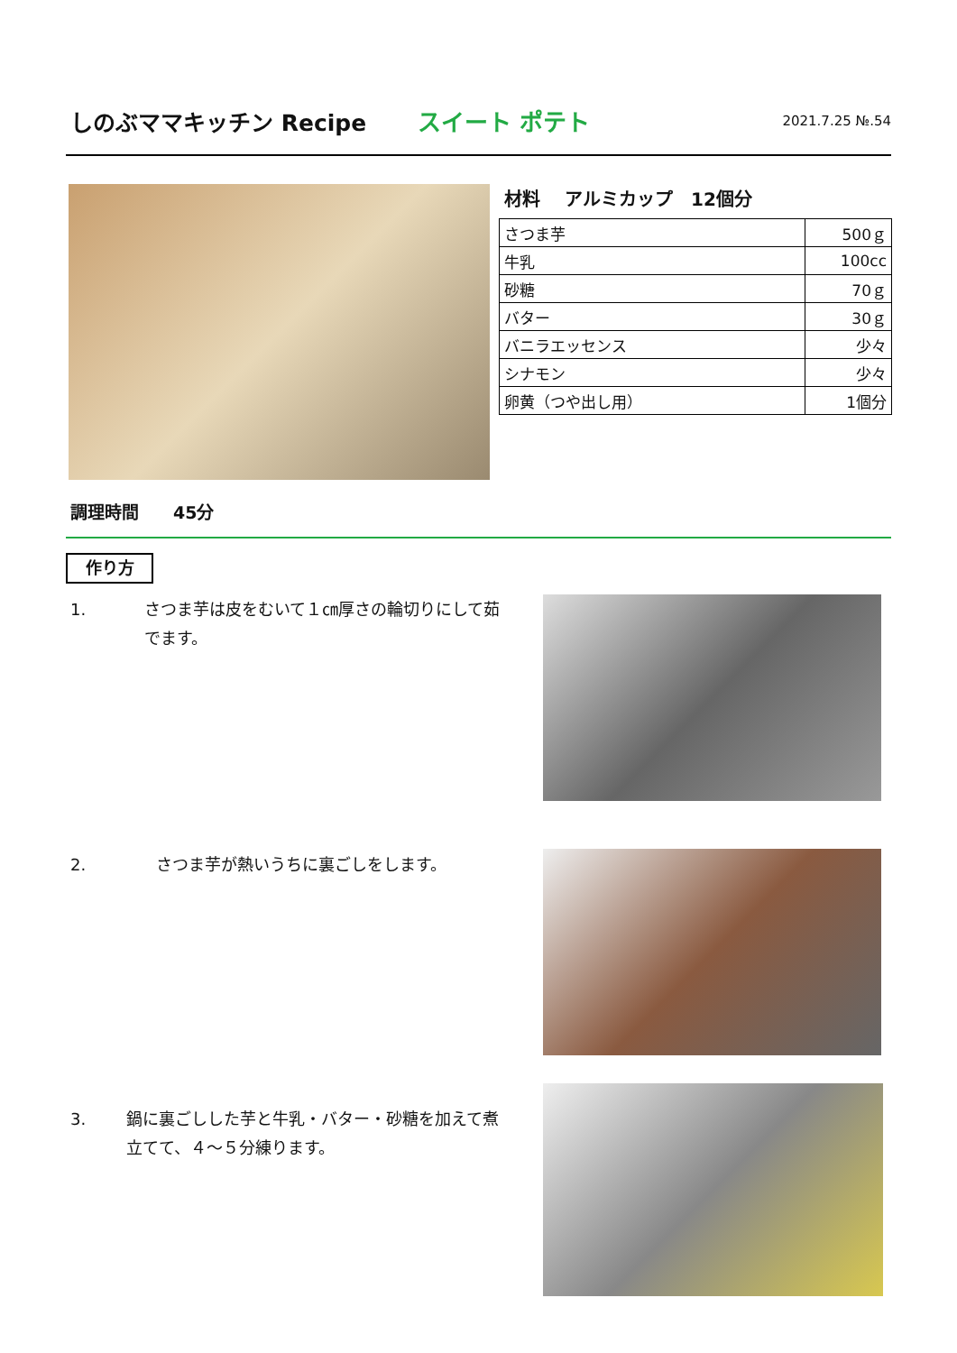しのぶママキッチン Recipe スイート ポテト
2021.7.25 №.54
材料　 アルミカップ　12個分
| さつま芋 | 500ｇ |
| 牛乳 | 100cc |
| 砂糖 | 70ｇ |
| バター | 30ｇ |
| バニラエッセンス | 少々 |
| シナモン | 少々 |
| 卵黄（つや出し用） | 1個分 |
調理時間　　45分
作り方
1. さつま芋は皮をむいて１㎝厚さの輪切りにして茹でます。
2. さつま芋が熱いうちに裏ごしをします。
3. 鍋に裏ごしした芋と牛乳・バター・砂糖を加えて煮立てて、４～５分練ります。